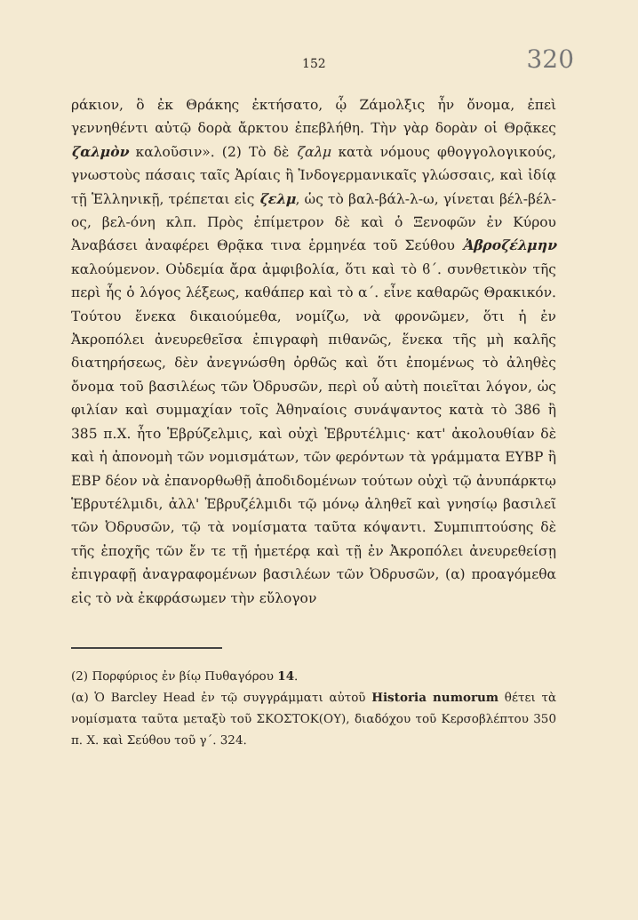152 320
ράκιον, ὃ ἐκ Θράκης ἐκτήσατο, ᾧ Ζάμολξις ἦν ὄνομα, ἐπεὶ γεννηθέντι αὐτῷ δορὰ ἄρκτου ἐπεβλήθη. Τὴν γὰρ δορὰν οἱ Θρᾷκες ζαλμὸν καλοῦσιν». (2) Τὸ δὲ ζαλμ κατὰ νόμους φθογγολογικούς, γνωστοὺς πάσαις ταῖς Ἀρίαις ἢ Ἰνδογερμανικαῖς γλώσσαις, καὶ ἰδίᾳ τῇ Ἑλληνικῇ, τρέπεται εἰς ζελμ, ὡς τὸ βαλ-βάλ-λ-ω, γίνεται βέλ-βέλ-ος, βελ-όνη κλπ. Πρὸς ἐπίμετρον δὲ καὶ ὁ Ξενοφῶν ἐν Κύρου Ἀναβάσει ἀναφέρει Θρᾷκα τινα ἑρμηνέα τοῦ Σεύθου Ἀβροζέλμην καλούμενον. Οὐδεμία ἄρα ἀμφιβολία, ὅτι καὶ τὸ ϐ΄. συνθετικὸν τῆς περὶ ἧς ὁ λόγος λέξεως, καθάπερ καὶ τὸ α΄. εἶνε καθαρῶς Θρακικόν. Τούτου ἕνεκα δικαιούμεθα, νομίζω, νὰ φρονῶμεν, ὅτι ἡ ἐν Ἀκροπόλει ἀνευρεθεῖσα ἐπιγραφὴ πιθανῶς, ἕνεκα τῆς μὴ καλῆς διατηρήσεως, δὲν ἀνεγνώσθη ὀρθῶς καὶ ὅτι ἐπομένως τὸ ἀληθὲς ὄνομα τοῦ βασιλέως τῶν Ὀδρυσῶν, περὶ οὗ αὐτὴ ποιεῖται λόγον, ὡς φιλίαν καὶ συμμαχίαν τοῖς Ἀθηναίοις συνάψαντος κατὰ τὸ 386 ἢ 385 π.Χ. ἦτο Ἑβρύζελμις, καὶ οὐχὶ Ἑβρυτέλμις· κατ' ἀκολουθίαν δὲ καὶ ἡ ἀπονομὴ τῶν νομισμάτων, τῶν φερόντων τὰ γράμματα ΕΥΒΡ ἢ ΕΒΡ δέον νὰ ἐπανορθωθῇ ἀποδιδομένων τούτων οὐχὶ τῷ ἀνυπάρκτῳ Ἑβρυτέλμιδι, ἀλλ' Ἑβρυζέλμιδι τῷ μόνῳ ἀληθεῖ καὶ γνησίῳ βασιλεῖ τῶν Ὀδρυσῶν, τῷ τὰ νομίσματα ταῦτα κόψαντι. Συμπιπτούσης δὲ τῆς ἐποχῆς τῶν ἔν τε τῇ ἡμετέρᾳ καὶ τῇ ἐν Ἀκροπόλει ἀνευρεθείσῃ ἐπιγραφῇ ἀναγραφομένων βασιλέων τῶν Ὀδρυσῶν, (α) προαγόμεθα εἰς τὸ νὰ ἐκφράσωμεν τὴν εὔλογον
(2) Πορφύριος ἐν βίῳ Πυθαγόρου 14.
(α) Ὁ Barcley Head ἐν τῷ συγγράμματι αὐτοῦ Historia numorum θέτει τὰ νομίσματα ταῦτα μεταξὺ τοῦ ΣΚΟΣΤΟΚ(ΟΥ), διαδόχου τοῦ Κερσοβλέπτου 350 π. Χ. καὶ Σεύθου τοῦ γ΄. 324.